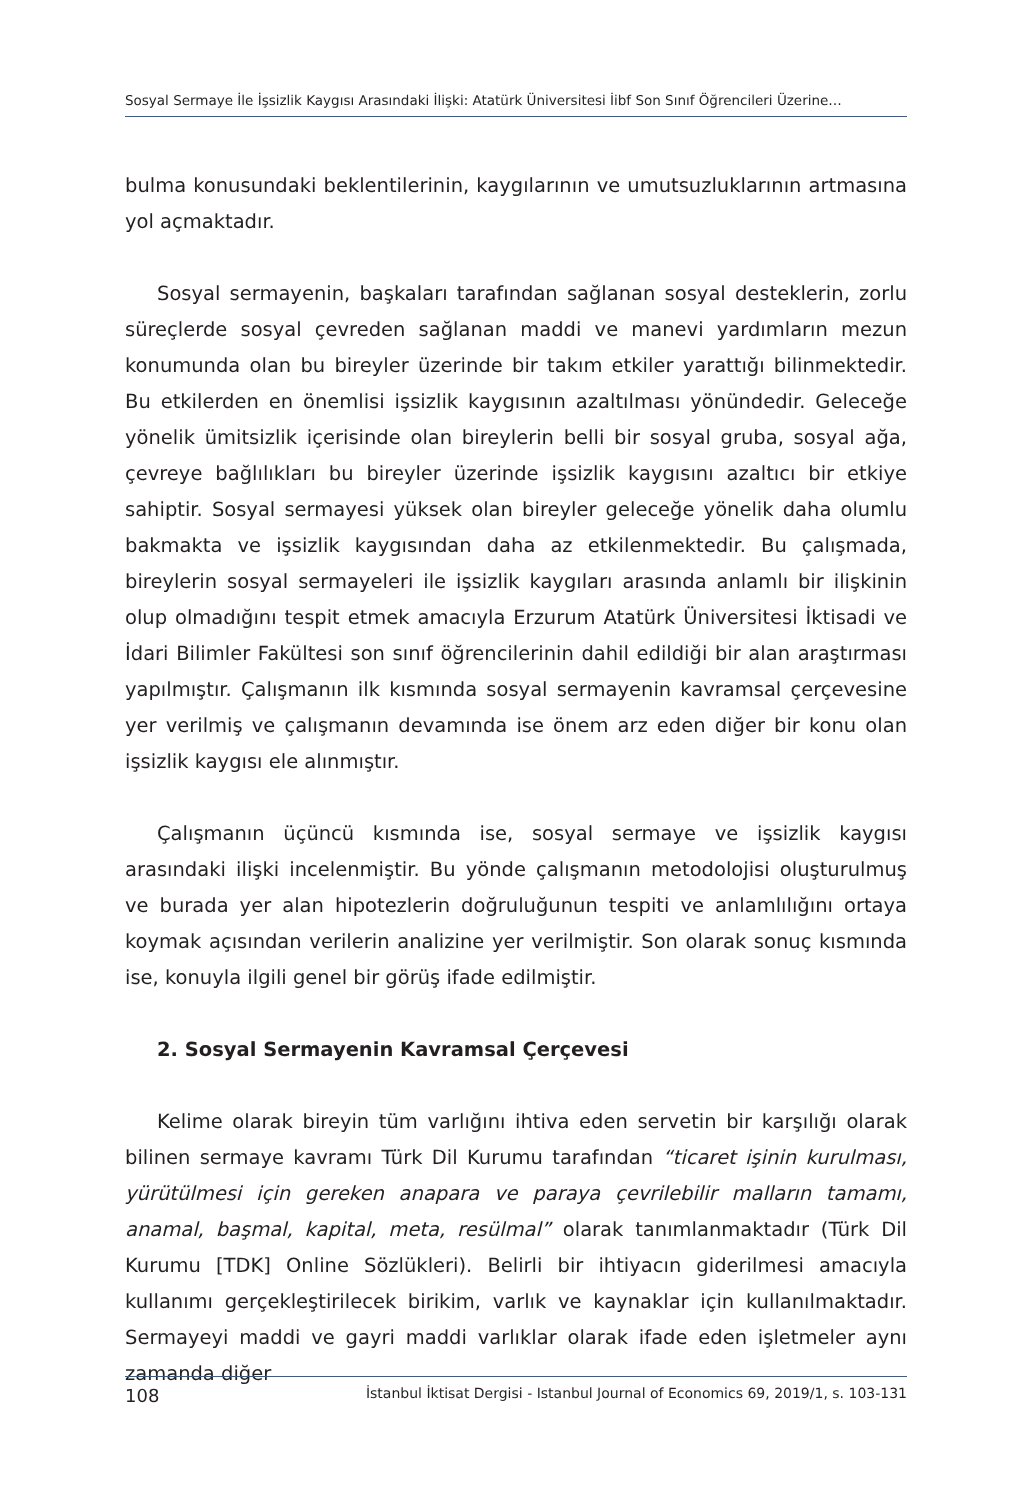Sosyal Sermaye İle İşsizlik Kaygısı Arasındaki İlişki: Atatürk Üniversitesi İibf Son Sınıf Öğrencileri Üzerine…
bulma konusundaki beklentilerinin, kaygılarının ve umutsuzluklarının artmasına yol açmaktadır.
Sosyal sermayenin, başkaları tarafından sağlanan sosyal desteklerin, zorlu süreçlerde sosyal çevreden sağlanan maddi ve manevi yardımların mezun konumunda olan bu bireyler üzerinde bir takım etkiler yarattığı bilinmektedir. Bu etkilerden en önemlisi işsizlik kaygısının azaltılması yönündedir. Geleceğe yönelik ümitsizlik içerisinde olan bireylerin belli bir sosyal gruba, sosyal ağa, çevreye bağlılıkları bu bireyler üzerinde işsizlik kaygısını azaltıcı bir etkiye sahiptir. Sosyal sermayesi yüksek olan bireyler geleceğe yönelik daha olumlu bakmakta ve işsizlik kaygısından daha az etkilenmektedir. Bu çalışmada, bireylerin sosyal sermayeleri ile işsizlik kaygıları arasında anlamlı bir ilişkinin olup olmadığını tespit etmek amacıyla Erzurum Atatürk Üniversitesi İktisadi ve İdari Bilimler Fakültesi son sınıf öğrencilerinin dahil edildiği bir alan araştırması yapılmıştır. Çalışmanın ilk kısmında sosyal sermayenin kavramsal çerçevesine yer verilmiş ve çalışmanın devamında ise önem arz eden diğer bir konu olan işsizlik kaygısı ele alınmıştır.
Çalışmanın üçüncü kısmında ise, sosyal sermaye ve işsizlik kaygısı arasındaki ilişki incelenmiştir. Bu yönde çalışmanın metodolojisi oluşturulmuş ve burada yer alan hipotezlerin doğruluğunun tespiti ve anlamlılığını ortaya koymak açısından verilerin analizine yer verilmiştir. Son olarak sonuç kısmında ise, konuyla ilgili genel bir görüş ifade edilmiştir.
2. Sosyal Sermayenin Kavramsal Çerçevesi
Kelime olarak bireyin tüm varlığını ihtiva eden servetin bir karşılığı olarak bilinen sermaye kavramı Türk Dil Kurumu tarafından “ticaret işinin kurulması, yürütülmesi için gereken anapara ve paraya çevrilebilir malların tamamı, anamal, başmal, kapital, meta, resülmal” olarak tanımlanmaktadır (Türk Dil Kurumu [TDK] Online Sözlükleri). Belirli bir ihtiyacın giderilmesi amacıyla kullanımı gerçekleştirilecek birikim, varlık ve kaynaklar için kullanılmaktadır. Sermayeyi maddi ve gayri maddi varlıklar olarak ifade eden işletmeler aynı zamanda diğer
108 İstanbul İktisat Dergisi - Istanbul Journal of Economics 69, 2019/1, s. 103-131